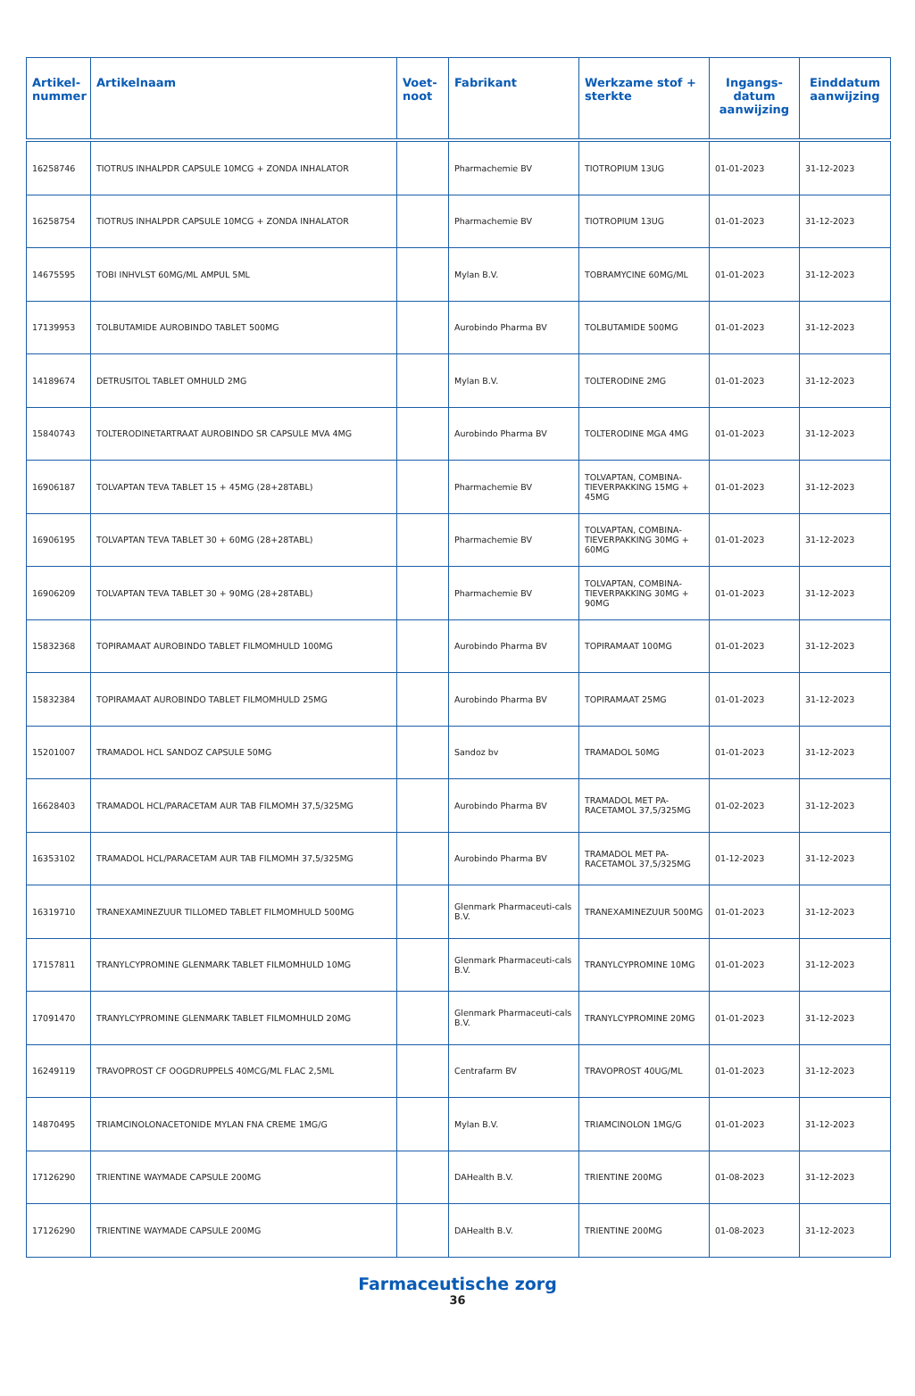| Artikel- nummer | Artikelnaam | Voet- noot | Fabrikant | Werkzame stof + sterkte | Ingangs- datum aanwijzing | Einddatum aanwijzing |
| --- | --- | --- | --- | --- | --- | --- |
| 16258746 | TIOTRUS INHALPDR CAPSULE 10MCG + ZONDA INHALATOR | | Pharmachemie BV | TIOTROPIUM 13UG | 01-01-2023 | 31-12-2023 |
| 16258754 | TIOTRUS INHALPDR CAPSULE 10MCG + ZONDA INHALATOR | | Pharmachemie BV | TIOTROPIUM 13UG | 01-01-2023 | 31-12-2023 |
| 14675595 | TOBI INHVLST 60MG/ML AMPUL 5ML | | Mylan B.V. | TOBRAMYCINE 60MG/ML | 01-01-2023 | 31-12-2023 |
| 17139953 | TOLBUTAMIDE AUROBINDO TABLET 500MG | | Aurobindo Pharma BV | TOLBUTAMIDE 500MG | 01-01-2023 | 31-12-2023 |
| 14189674 | DETRUSITOL TABLET OMHULD 2MG | | Mylan B.V. | TOLTERODINE 2MG | 01-01-2023 | 31-12-2023 |
| 15840743 | TOLTERODINETARTRAAT AUROBINDO SR CAPSULE MVA 4MG | | Aurobindo Pharma BV | TOLTERODINE MGA 4MG | 01-01-2023 | 31-12-2023 |
| 16906187 | TOLVAPTAN TEVA TABLET 15 + 45MG (28+28TABL) | | Pharmachemie BV | TOLVAPTAN, COMBINA-TIEVERPAKKING 15MG + 45MG | 01-01-2023 | 31-12-2023 |
| 16906195 | TOLVAPTAN TEVA TABLET 30 + 60MG (28+28TABL) | | Pharmachemie BV | TOLVAPTAN, COMBINA-TIEVERPAKKING 30MG + 60MG | 01-01-2023 | 31-12-2023 |
| 16906209 | TOLVAPTAN TEVA TABLET 30 + 90MG (28+28TABL) | | Pharmachemie BV | TOLVAPTAN, COMBINA-TIEVERPAKKING 30MG + 90MG | 01-01-2023 | 31-12-2023 |
| 15832368 | TOPIRAMAAT AUROBINDO TABLET FILMOMHULD 100MG | | Aurobindo Pharma BV | TOPIRAMAAT 100MG | 01-01-2023 | 31-12-2023 |
| 15832384 | TOPIRAMAAT AUROBINDO TABLET FILMOMHULD 25MG | | Aurobindo Pharma BV | TOPIRAMAAT 25MG | 01-01-2023 | 31-12-2023 |
| 15201007 | TRAMADOL HCL SANDOZ CAPSULE 50MG | | Sandoz bv | TRAMADOL 50MG | 01-01-2023 | 31-12-2023 |
| 16628403 | TRAMADOL HCL/PARACETAM AUR TAB FILMOMH 37,5/325MG | | Aurobindo Pharma BV | TRAMADOL MET PA-RACETAMOL 37,5/325MG | 01-02-2023 | 31-12-2023 |
| 16353102 | TRAMADOL HCL/PARACETAM AUR TAB FILMOMH 37,5/325MG | | Aurobindo Pharma BV | TRAMADOL MET PA-RACETAMOL 37,5/325MG | 01-12-2023 | 31-12-2023 |
| 16319710 | TRANEXAMINEZUUR TILLOMED TABLET FILMOMHULD 500MG | | Glenmark Pharmaceuti-cals B.V. | TRANEXAMINEZUUR 500MG | 01-01-2023 | 31-12-2023 |
| 17157811 | TRANYLCYPROMINE GLENMARK TABLET FILMOMHULD 10MG | | Glenmark Pharmaceuti-cals B.V. | TRANYLCYPROMINE 10MG | 01-01-2023 | 31-12-2023 |
| 17091470 | TRANYLCYPROMINE GLENMARK TABLET FILMOMHULD 20MG | | Glenmark Pharmaceuti-cals B.V. | TRANYLCYPROMINE 20MG | 01-01-2023 | 31-12-2023 |
| 16249119 | TRAVOPROST CF OOGDRUPPELS 40MCG/ML FLAC 2,5ML | | Centrafarm BV | TRAVOPROST 40UG/ML | 01-01-2023 | 31-12-2023 |
| 14870495 | TRIAMCINOLONACETONIDE MYLAN FNA CREME 1MG/G | | Mylan B.V. | TRIAMCINOLON 1MG/G | 01-01-2023 | 31-12-2023 |
| 17126290 | TRIENTINE WAYMADE CAPSULE 200MG | | DAHealth B.V. | TRIENTINE 200MG | 01-08-2023 | 31-12-2023 |
| 17126290 | TRIENTINE WAYMADE CAPSULE 200MG | | DAHealth B.V. | TRIENTINE 200MG | 01-08-2023 | 31-12-2023 |
Farmaceutische zorg
36